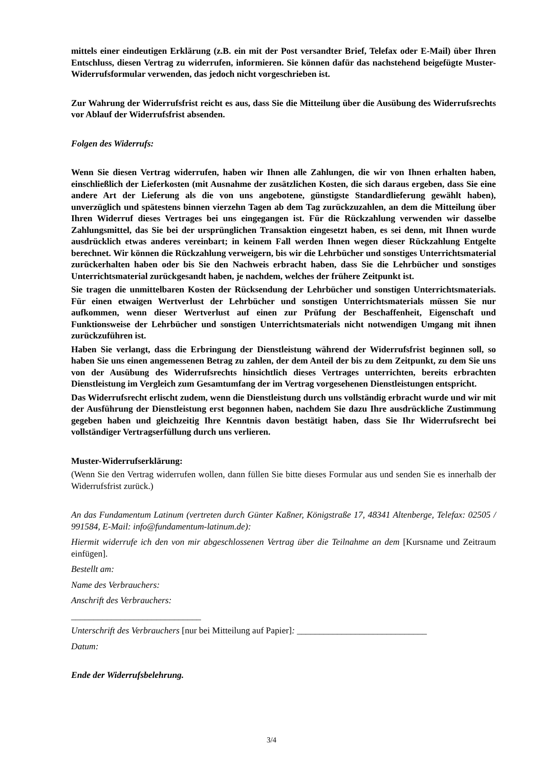mittels einer eindeutigen Erklärung (z.B. ein mit der Post versandter Brief, Telefax oder E-Mail) über Ihren Entschluss, diesen Vertrag zu widerrufen, informieren. Sie können dafür das nachstehend beigefügte Muster-Widerrufsformular verwenden, das jedoch nicht vorgeschrieben ist.
Zur Wahrung der Widerrufsfrist reicht es aus, dass Sie die Mitteilung über die Ausübung des Widerrufsrechts vor Ablauf der Widerrufsfrist absenden.
Folgen des Widerrufs:
Wenn Sie diesen Vertrag widerrufen, haben wir Ihnen alle Zahlungen, die wir von Ihnen erhalten haben, einschließlich der Lieferkosten (mit Ausnahme der zusätzlichen Kosten, die sich daraus ergeben, dass Sie eine andere Art der Lieferung als die von uns angebotene, günstigste Standardlieferung gewählt haben), unverzüglich und spätestens binnen vierzehn Tagen ab dem Tag zurückzuzahlen, an dem die Mitteilung über Ihren Widerruf dieses Vertrages bei uns eingegangen ist. Für die Rückzahlung verwenden wir dasselbe Zahlungsmittel, das Sie bei der ursprünglichen Transaktion eingesetzt haben, es sei denn, mit Ihnen wurde ausdrücklich etwas anderes vereinbart; in keinem Fall werden Ihnen wegen dieser Rückzahlung Entgelte berechnet. Wir können die Rückzahlung verweigern, bis wir die Lehrbücher und sonstiges Unterrichtsmaterial zurückerhalten haben oder bis Sie den Nachweis erbracht haben, dass Sie die Lehrbücher und sonstiges Unterrichtsmaterial zurückgesandt haben, je nachdem, welches der frühere Zeitpunkt ist.
Sie tragen die unmittelbaren Kosten der Rücksendung der Lehrbücher und sonstigen Unterrichtsmaterials. Für einen etwaigen Wertverlust der Lehrbücher und sonstigen Unterrichtsmaterials müssen Sie nur aufkommen, wenn dieser Wertverlust auf einen zur Prüfung der Beschaffenheit, Eigenschaft und Funktionsweise der Lehrbücher und sonstigen Unterrichtsmaterials nicht notwendigen Umgang mit ihnen zurückzuführen ist.
Haben Sie verlangt, dass die Erbringung der Dienstleistung während der Widerrufsfrist beginnen soll, so haben Sie uns einen angemessenen Betrag zu zahlen, der dem Anteil der bis zu dem Zeitpunkt, zu dem Sie uns von der Ausübung des Widerrufsrechts hinsichtlich dieses Vertrages unterrichten, bereits erbrachten Dienstleistung im Vergleich zum Gesamtumfang der im Vertrag vorgesehenen Dienstleistungen entspricht.
Das Widerrufsrecht erlischt zudem, wenn die Dienstleistung durch uns vollständig erbracht wurde und wir mit der Ausführung der Dienstleistung erst begonnen haben, nachdem Sie dazu Ihre ausdrückliche Zustimmung gegeben haben und gleichzeitig Ihre Kenntnis davon bestätigt haben, dass Sie Ihr Widerrufsrecht bei vollständiger Vertragserfüllung durch uns verlieren.
Muster-Widerrufserklärung:
(Wenn Sie den Vertrag widerrufen wollen, dann füllen Sie bitte dieses Formular aus und senden Sie es innerhalb der Widerrufsfrist zurück.)
An das Fundamentum Latinum (vertreten durch Günter Kaßner, Königstraße 17, 48341 Altenberge, Telefax: 02505 / 991584, E-Mail: info@fundamentum-latinum.de):
Hiermit widerrufe ich den von mir abgeschlossenen Vertrag über die Teilnahme an dem [Kursname und Zeitraum einfügen].
Bestellt am:
Name des Verbrauchers:
Anschrift des Verbrauchers:
_____________________________
Unterschrift des Verbrauchers [nur bei Mitteilung auf Papier]: _____________________________
Datum:
Ende der Widerrufsbelehrung.
3/4